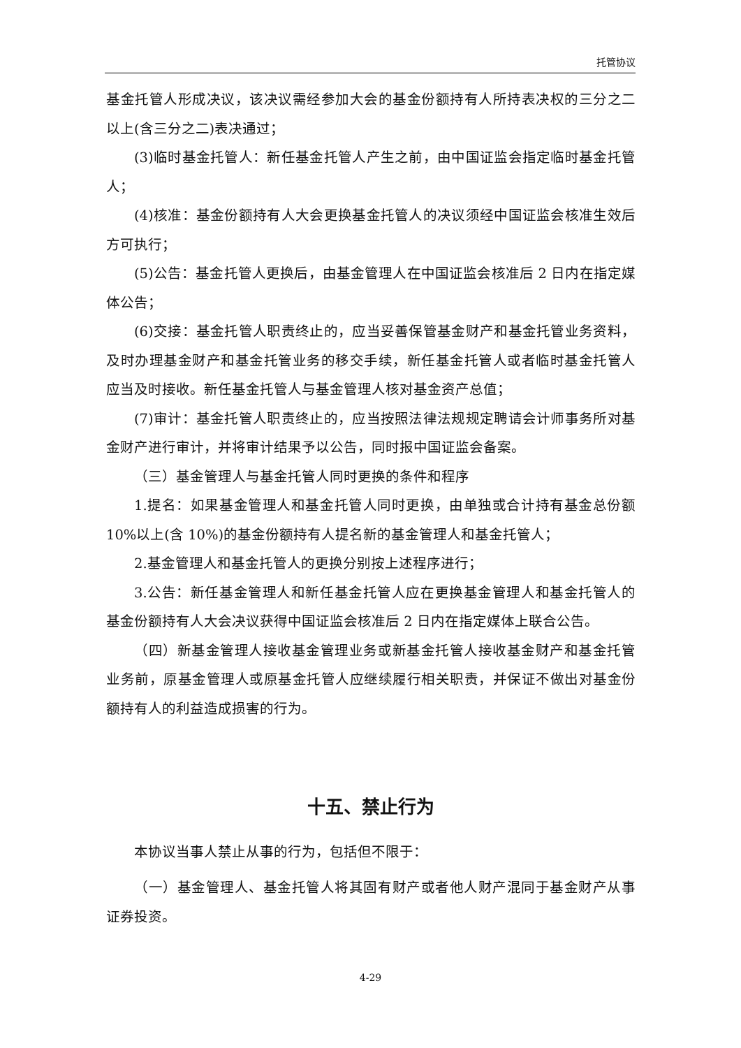托管协议
基金托管人形成决议，该决议需经参加大会的基金份额持有人所持表决权的三分之二以上(含三分之二)表决通过；
(3)临时基金托管人：新任基金托管人产生之前，由中国证监会指定临时基金托管人；
(4)核准：基金份额持有人大会更换基金托管人的决议须经中国证监会核准生效后方可执行；
(5)公告：基金托管人更换后，由基金管理人在中国证监会核准后 2 日内在指定媒体公告；
(6)交接：基金托管人职责终止的，应当妥善保管基金财产和基金托管业务资料，及时办理基金财产和基金托管业务的移交手续，新任基金托管人或者临时基金托管人应当及时接收。新任基金托管人与基金管理人核对基金资产总值；
(7)审计：基金托管人职责终止的，应当按照法律法规规定聘请会计师事务所对基金财产进行审计，并将审计结果予以公告，同时报中国证监会备案。
（三）基金管理人与基金托管人同时更换的条件和程序
1.提名：如果基金管理人和基金托管人同时更换，由单独或合计持有基金总份额 10%以上(含 10%)的基金份额持有人提名新的基金管理人和基金托管人；
2.基金管理人和基金托管人的更换分别按上述程序进行；
3.公告：新任基金管理人和新任基金托管人应在更换基金管理人和基金托管人的基金份额持有人大会决议获得中国证监会核准后 2 日内在指定媒体上联合公告。
（四）新基金管理人接收基金管理业务或新基金托管人接收基金财产和基金托管业务前，原基金管理人或原基金托管人应继续履行相关职责，并保证不做出对基金份额持有人的利益造成损害的行为。
十五、禁止行为
本协议当事人禁止从事的行为，包括但不限于：
（一）基金管理人、基金托管人将其固有财产或者他人财产混同于基金财产从事证券投资。
4-29